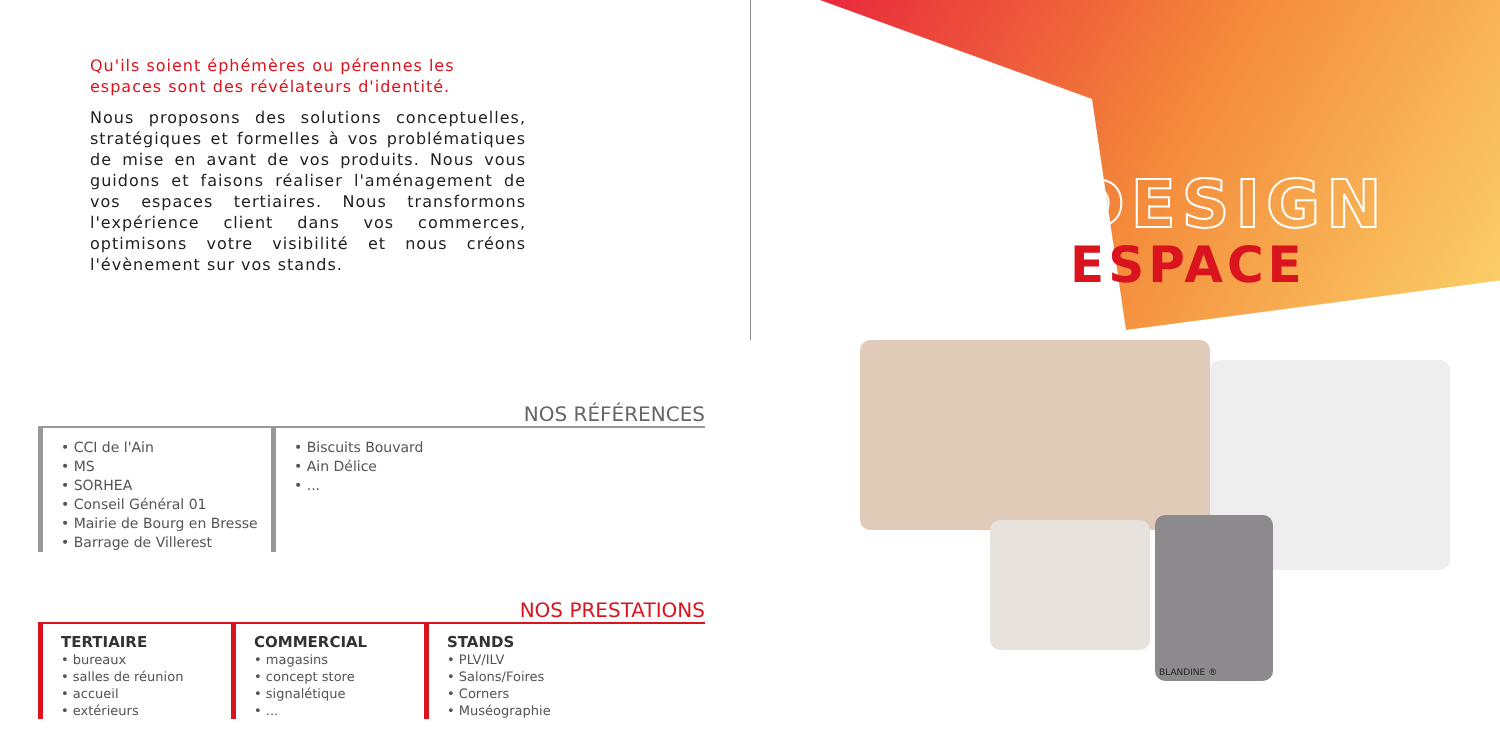Qu'ils soient éphémères ou pérennes les espaces sont des révélateurs d'identité.
Nous proposons des solutions conceptuelles, stratégiques et formelles à vos problématiques de mise en avant de vos produits. Nous vous guidons et faisons réaliser l'aménagement de vos espaces tertiaires. Nous transformons l'expérience client dans vos commerces, optimisons votre visibilité et nous créons l'évènement sur vos stands.
NOS RÉFÉRENCES
• CCI de l'Ain
• MS
• SORHEA
• Conseil Général 01
• Mairie de Bourg en Bresse
• Barrage de Villerest
• Biscuits Bouvard
• Ain Délice
• ...
NOS PRESTATIONS
TERTIAIRE
• bureaux
• salles de réunion
• accueil
• extérieurs
COMMERCIAL
• magasins
• concept store
• signalétique
• ...
STANDS
• PLV/ILV
• Salons/Foires
• Corners
• Muséographie
DESIGN
ESPACE
BLANDINE ®